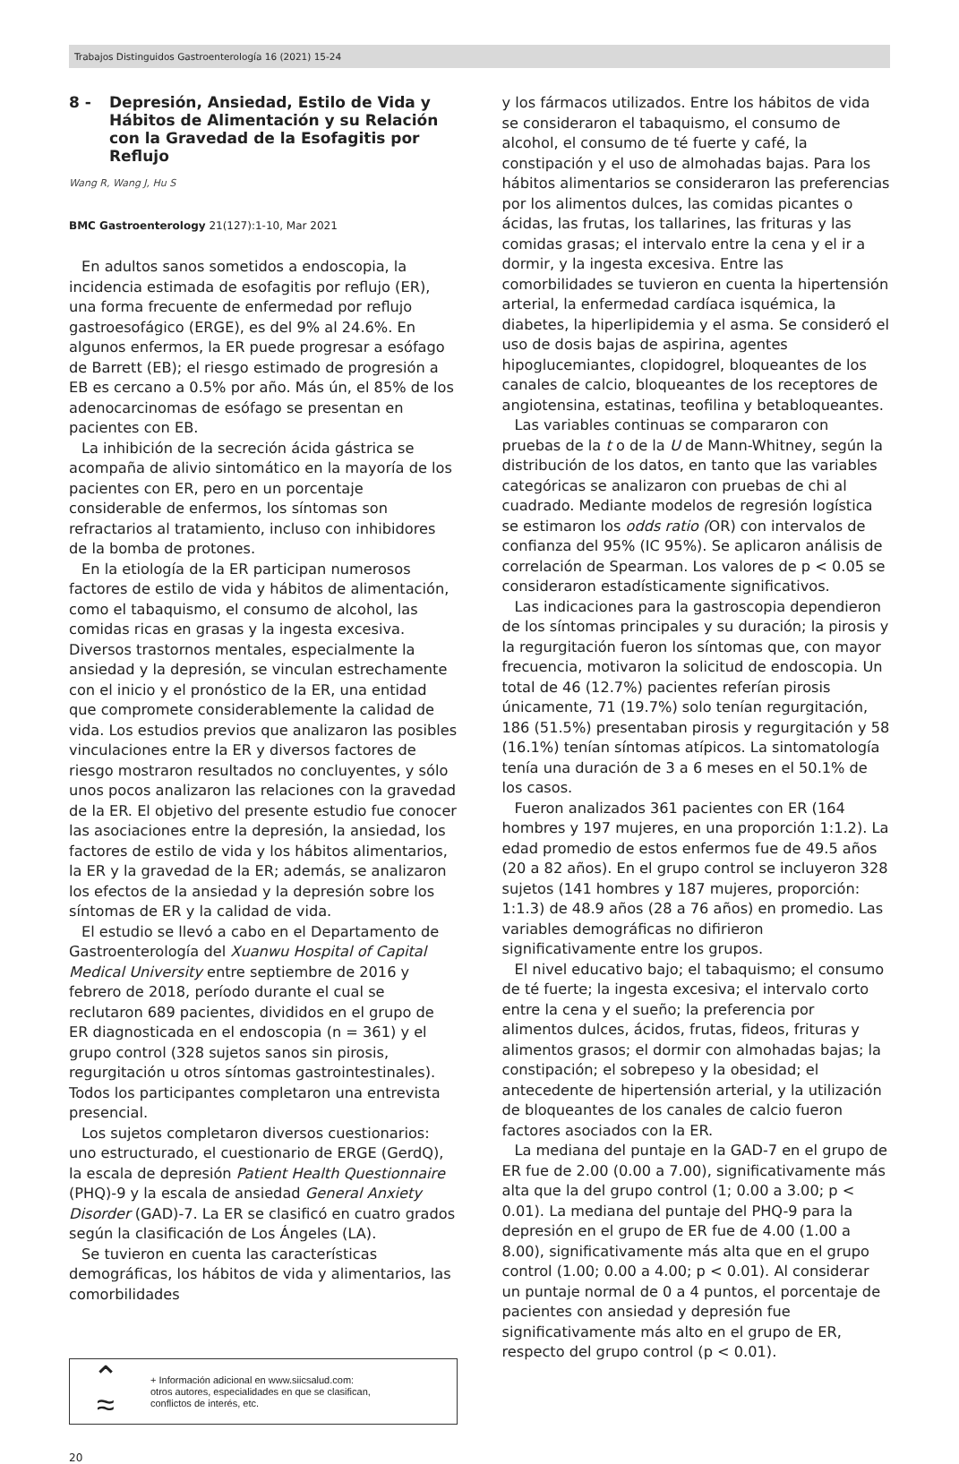Trabajos Distinguidos Gastroenterología 16 (2021) 15-24
8 - Depresión, Ansiedad, Estilo de Vida y Hábitos de Alimentación y su Relación con la Gravedad de la Esofagitis por Reflujo
Wang R, Wang J, Hu S
BMC Gastroenterology 21(127):1-10, Mar 2021
En adultos sanos sometidos a endoscopia, la incidencia estimada de esofagitis por reflujo (ER), una forma frecuente de enfermedad por reflujo gastroesofágico (ERGE), es del 9% al 24.6%. En algunos enfermos, la ER puede progresar a esófago de Barrett (EB); el riesgo estimado de progresión a EB es cercano a 0.5% por año. Más ún, el 85% de los adenocarcinomas de esófago se presentan en pacientes con EB.
La inhibición de la secreción ácida gástrica se acompaña de alivio sintomático en la mayoría de los pacientes con ER, pero en un porcentaje considerable de enfermos, los síntomas son refractarios al tratamiento, incluso con inhibidores de la bomba de protones.
En la etiología de la ER participan numerosos factores de estilo de vida y hábitos de alimentación, como el tabaquismo, el consumo de alcohol, las comidas ricas en grasas y la ingesta excesiva. Diversos trastornos mentales, especialmente la ansiedad y la depresión, se vinculan estrechamente con el inicio y el pronóstico de la ER, una entidad que compromete considerablemente la calidad de vida. Los estudios previos que analizaron las posibles vinculaciones entre la ER y diversos factores de riesgo mostraron resultados no concluyentes, y sólo unos pocos analizaron las relaciones con la gravedad de la ER. El objetivo del presente estudio fue conocer las asociaciones entre la depresión, la ansiedad, los factores de estilo de vida y los hábitos alimentarios, la ER y la gravedad de la ER; además, se analizaron los efectos de la ansiedad y la depresión sobre los síntomas de ER y la calidad de vida.
El estudio se llevó a cabo en el Departamento de Gastroenterología del Xuanwu Hospital of Capital Medical University entre septiembre de 2016 y febrero de 2018, período durante el cual se reclutaron 689 pacientes, divididos en el grupo de ER diagnosticada en el endoscopia (n = 361) y el grupo control (328 sujetos sanos sin pirosis, regurgitación u otros síntomas gastrointestinales). Todos los participantes completaron una entrevista presencial.
Los sujetos completaron diversos cuestionarios: uno estructurado, el cuestionario de ERGE (GerdQ), la escala de depresión Patient Health Questionnaire (PHQ)-9 y la escala de ansiedad General Anxiety Disorder (GAD)-7. La ER se clasificó en cuatro grados según la clasificación de Los Ángeles (LA).
Se tuvieron en cuenta las características demográficas, los hábitos de vida y alimentarios, las comorbilidades
⌃
≈
+ Información adicional en www.siicsalud.com:
otros autores, especialidades en que se clasifican,
conflictos de interés, etc.
y los fármacos utilizados. Entre los hábitos de vida se consideraron el tabaquismo, el consumo de alcohol, el consumo de té fuerte y café, la constipación y el uso de almohadas bajas. Para los hábitos alimentarios se consideraron las preferencias por los alimentos dulces, las comidas picantes o ácidas, las frutas, los tallarines, las frituras y las comidas grasas; el intervalo entre la cena y el ir a dormir, y la ingesta excesiva. Entre las comorbilidades se tuvieron en cuenta la hipertensión arterial, la enfermedad cardíaca isquémica, la diabetes, la hiperlipidemia y el asma. Se consideró el uso de dosis bajas de aspirina, agentes hipoglucemiantes, clopidogrel, bloqueantes de los canales de calcio, bloqueantes de los receptores de angiotensina, estatinas, teofilina y betabloqueantes.
Las variables continuas se compararon con pruebas de la t o de la U de Mann-Whitney, según la distribución de los datos, en tanto que las variables categóricas se analizaron con pruebas de chi al cuadrado. Mediante modelos de regresión logística se estimaron los odds ratio (OR) con intervalos de confianza del 95% (IC 95%). Se aplicaron análisis de correlación de Spearman. Los valores de p < 0.05 se consideraron estadísticamente significativos.
Las indicaciones para la gastroscopia dependieron de los síntomas principales y su duración; la pirosis y la regurgitación fueron los síntomas que, con mayor frecuencia, motivaron la solicitud de endoscopia. Un total de 46 (12.7%) pacientes referían pirosis únicamente, 71 (19.7%) solo tenían regurgitación, 186 (51.5%) presentaban pirosis y regurgitación y 58 (16.1%) tenían síntomas atípicos. La sintomatología tenía una duración de 3 a 6 meses en el 50.1% de los casos.
Fueron analizados 361 pacientes con ER (164 hombres y 197 mujeres, en una proporción 1:1.2). La edad promedio de estos enfermos fue de 49.5 años (20 a 82 años). En el grupo control se incluyeron 328 sujetos (141 hombres y 187 mujeres, proporción: 1:1.3) de 48.9 años (28 a 76 años) en promedio. Las variables demográficas no difirieron significativamente entre los grupos.
El nivel educativo bajo; el tabaquismo; el consumo de té fuerte; la ingesta excesiva; el intervalo corto entre la cena y el sueño; la preferencia por alimentos dulces, ácidos, frutas, fideos, frituras y alimentos grasos; el dormir con almohadas bajas; la constipación; el sobrepeso y la obesidad; el antecedente de hipertensión arterial, y la utilización de bloqueantes de los canales de calcio fueron factores asociados con la ER.
La mediana del puntaje en la GAD-7 en el grupo de ER fue de 2.00 (0.00 a 7.00), significativamente más alta que la del grupo control (1; 0.00 a 3.00; p < 0.01). La mediana del puntaje del PHQ-9 para la depresión en el grupo de ER fue de 4.00 (1.00 a 8.00), significativamente más alta que en el grupo control (1.00; 0.00 a 4.00; p < 0.01). Al considerar un puntaje normal de 0 a 4 puntos, el porcentaje de pacientes con ansiedad y depresión fue significativamente más alto en el grupo de ER, respecto del grupo control (p < 0.01).
20